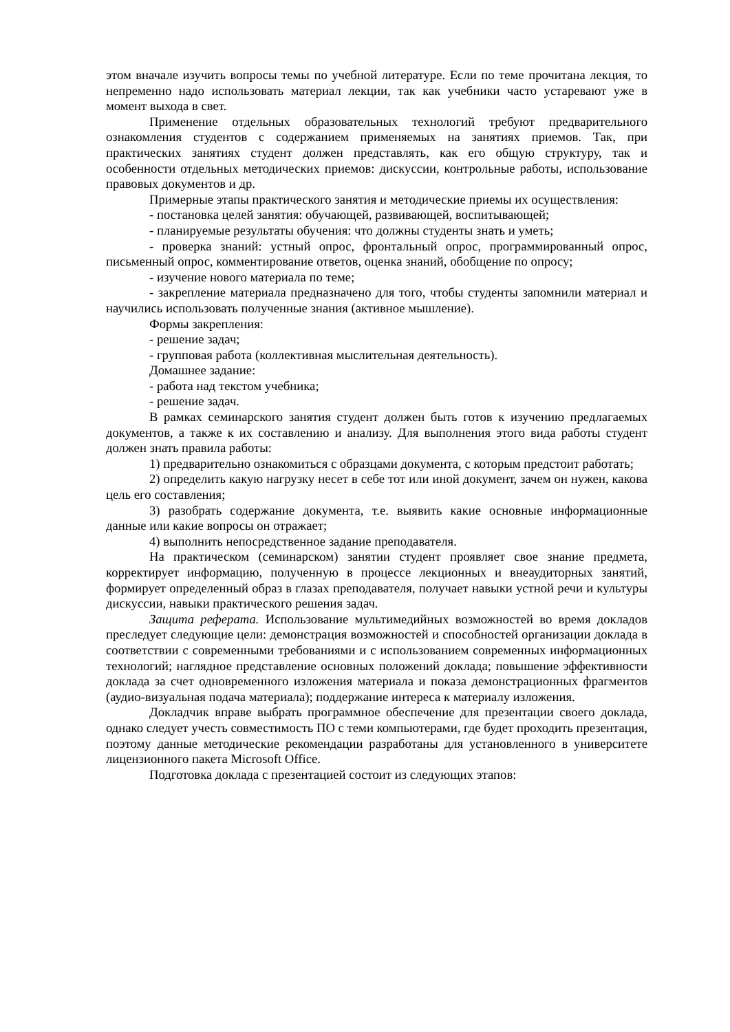этом вначале изучить вопросы темы по учебной литературе. Если по теме прочитана лекция, то непременно надо использовать материал лекции, так как учебники часто устаревают уже в момент выхода в свет.
Применение отдельных образовательных технологий требуют предварительного ознакомления студентов с содержанием применяемых на занятиях приемов. Так, при практических занятиях студент должен представлять, как его общую структуру, так и особенности отдельных методических приемов: дискуссии, контрольные работы, использование правовых документов и др.
Примерные этапы практического занятия и методические приемы их осуществления:
- постановка целей занятия: обучающей, развивающей, воспитывающей;
- планируемые результаты обучения: что должны студенты знать и уметь;
- проверка знаний: устный опрос, фронтальный опрос, программированный опрос, письменный опрос, комментирование ответов, оценка знаний, обобщение по опросу;
- изучение нового материала по теме;
- закрепление материала предназначено для того, чтобы студенты запомнили материал и научились использовать полученные знания (активное мышление).
Формы закрепления:
- решение задач;
- групповая работа (коллективная мыслительная деятельность).
Домашнее задание:
- работа над текстом учебника;
- решение задач.
В рамках семинарского занятия студент должен быть готов к изучению предлагаемых документов, а также к их составлению и анализу. Для выполнения этого вида работы студент должен знать правила работы:
1) предварительно ознакомиться с образцами документа, с которым предстоит работать;
2) определить какую нагрузку несет в себе тот или иной документ, зачем он нужен, какова цель его составления;
3) разобрать содержание документа, т.е. выявить какие основные информационные данные или какие вопросы он отражает;
4) выполнить непосредственное задание преподавателя.
На практическом (семинарском) занятии студент проявляет свое знание предмета, корректирует информацию, полученную в процессе лекционных и внеаудиторных занятий, формирует определенный образ в глазах преподавателя, получает навыки устной речи и культуры дискуссии, навыки практического решения задач.
Защита реферата. Использование мультимедийных возможностей во время докладов преследует следующие цели: демонстрация возможностей и способностей организации доклада в соответствии с современными требованиями и с использованием современных информационных технологий; наглядное представление основных положений доклада; повышение эффективности доклада за счет одновременного изложения материала и показа демонстрационных фрагментов (аудио-визуальная подача материала); поддержание интереса к материалу изложения.
Докладчик вправе выбрать программное обеспечение для презентации своего доклада, однако следует учесть совместимость ПО с теми компьютерами, где будет проходить презентация, поэтому данные методические рекомендации разработаны для установленного в университете лицензионного пакета Microsoft Office.
Подготовка доклада с презентацией состоит из следующих этапов: